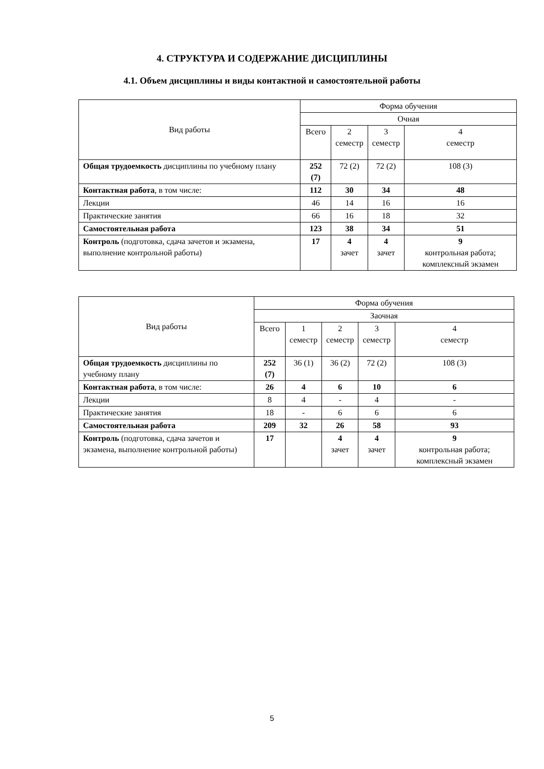4. СТРУКТУРА И СОДЕРЖАНИЕ ДИСЦИПЛИНЫ
4.1. Объем дисциплины и виды контактной и самостоятельной работы
| Вид работы | Форма обучения | | | |
| | Очная | | | |
| | Всего | 2 семестр | 3 семестр | 4 семестр |
| Общая трудоемкость дисциплины по учебному плану | 252 (7) | 72 (2) | 72 (2) | 108 (3) |
| Контактная работа , в том числе: | 112 | 30 | 34 | 48 |
| Лекции | 46 | 14 | 16 | 16 |
| Практические занятия | 66 | 16 | 18 | 32 |
| Самостоятельная работа | 123 | 38 | 34 | 51 |
| Контроль (подготовка, сдача зачетов и экзамена, выполнение контрольной работы) | 17 | 4 зачет | 4 зачет | 9 контрольная работа; комплексный экзамен |
| Вид работы | Форма обучения | | | | |
| | Заочная | | | | |
| | Всего | 1 семестр | 2 семестр | 3 семестр | 4 семестр |
| Общая трудоемкость дисциплины по учебному плану | 252 (7) | 36 (1) | 36 (2) | 72 (2) | 108 (3) |
| Контактная работа , в том числе: | 26 | 4 | 6 | 10 | 6 |
| Лекции | 8 | 4 | - | 4 | - |
| Практические занятия | 18 | - | 6 | 6 | 6 |
| Самостоятельная работа | 209 | 32 | 26 | 58 | 93 |
| Контроль (подготовка, сдача зачетов и экзамена, выполнение контрольной работы) | 17 | | 4 зачет | 4 зачет | 9 контрольная работа; комплексный экзамен |
5